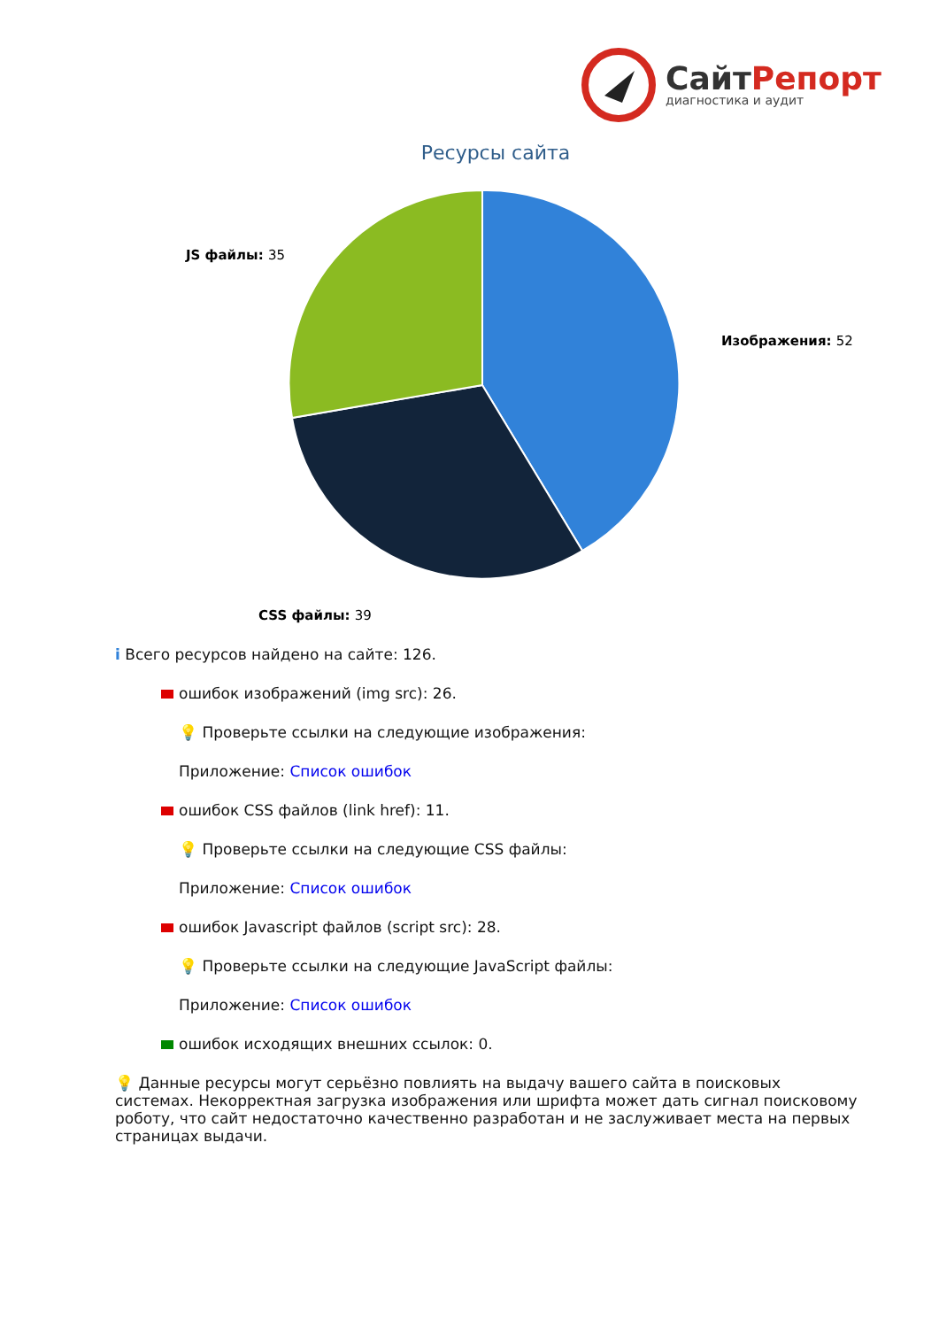СайтРепорт
диагностика и аудит
Ресурсы сайта
JS файлы: 35
Изображения: 52
CSS файлы: 39
i Всего ресурсов найдено на сайте: 126.
ошибок изображений (img src): 26.
💡 Проверьте ссылки на следующие изображения:
Приложение: Список ошибок
ошибок CSS файлов (link href): 11.
💡 Проверьте ссылки на следующие CSS файлы:
Приложение: Список ошибок
ошибок Javascript файлов (script src): 28.
💡 Проверьте ссылки на следующие JavaScript файлы:
Приложение: Список ошибок
ошибок исходящих внешних ссылок: 0.
💡 Данные ресурсы могут серьёзно повлиять на выдачу вашего сайта в поисковых системах. Некорректная загрузка изображения или шрифта может дать сигнал поисковому роботу, что сайт недостаточно качественно разработан и не заслуживает места на первых страницах выдачи.